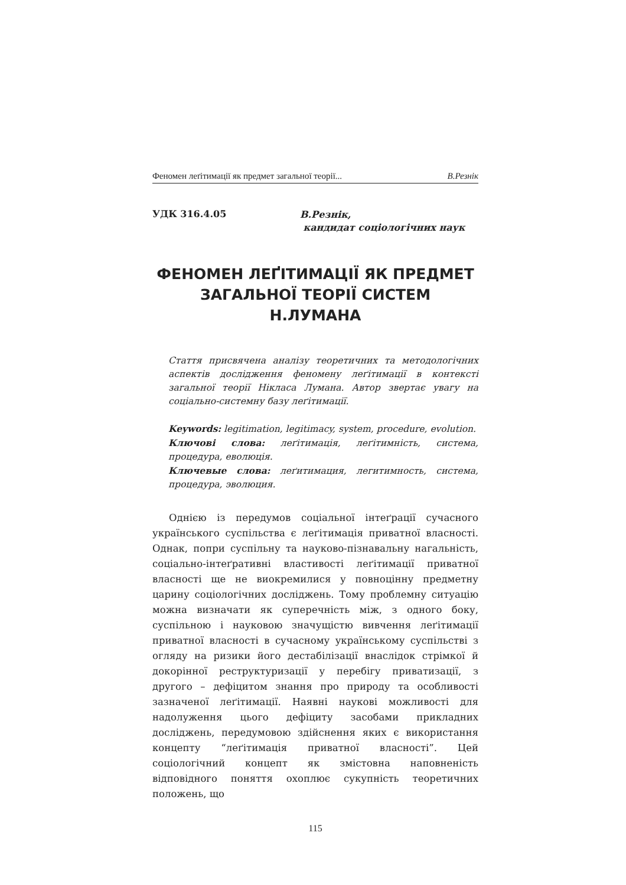Феномен леґітимації як предмет загальної теорії... В.Резнік
УДК 316.4.05
В.Резнік,
кандидат соціологічних наук
ФЕНОМЕН ЛЕҐІТИМАЦІЇ ЯК ПРЕДМЕТ ЗАГАЛЬНОЇ ТЕОРІЇ СИСТЕМ Н.ЛУМАНА
Стаття присвячена аналізу теоретичних та методологічних аспектів дослідження феномену леґітимації в контексті загальної теорії Нікласа Лумана. Автор звертає увагу на соціально-системну базу леґітимації.
Keywords: legitimation, legitimacy, system, procedure, evolution.
Ключові слова: леґітимація, леґітимність, система, процедура, еволюція.
Ключевые слова: леґитимация, легитимность, система, процедура, эволюция.
Однією із передумов соціальної інтеґрації сучасного українського суспільства є леґітимація приватної власності. Однак, попри суспільну та науково-пізнавальну нагальність, соціально-інтеґративні властивості леґітимації приватної власності ще не виокремилися у повноцінну предметну царину соціологічних досліджень. Тому проблемну ситуацію можна визначати як суперечність між, з одного боку, суспільною і науковою значущістю вивчення леґітимації приватної власності в сучасному українському суспільстві з огляду на ризики його дестабілізації внаслідок стрімкої й докорінної реструктуризації у перебігу приватизації, з другого – дефіцитом знання про природу та особливості зазначеної леґітимації. Наявні наукові можливості для надолуження цього дефіциту засобами прикладних досліджень, передумовою здійснення яких є використання концепту “леґітимація приватної власності”. Цей соціологічний концепт як змістовна наповненість відповідного поняття охоплює сукупність теоретичних положень, що
115